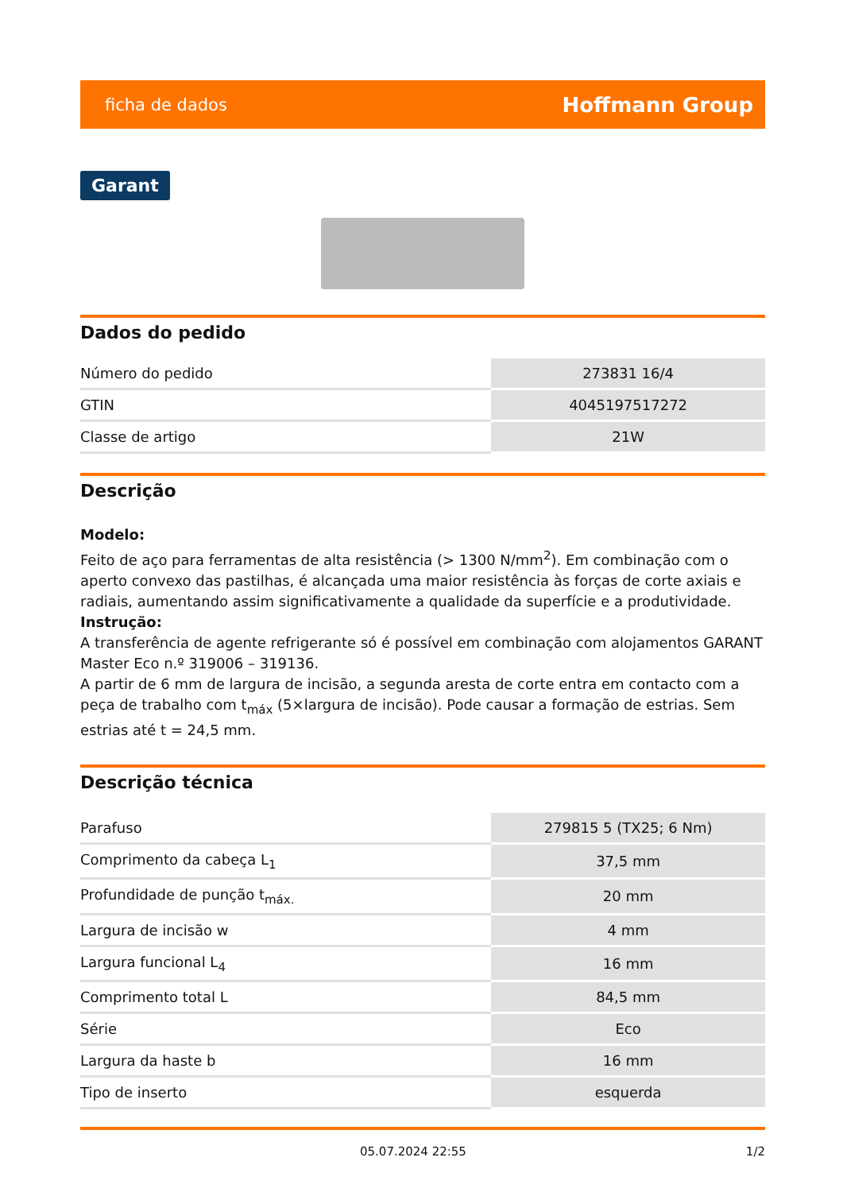ficha de dados Hoffmann Group
Garant
Dados do pedido
| Número do pedido | 273831 16/4 |
| GTIN | 4045197517272 |
| Classe de artigo | 21W |
Descrição
Modelo:
Feito de aço para ferramentas de alta resistência (> 1300 N/mm<sup>2</sup>). Em combinação com o aperto convexo das pastilhas, é alcançada uma maior resistência às forças de corte axiais e radiais, aumentando assim significativamente a qualidade da superfície e a produtividade.
Instrução:
A transferência de agente refrigerante só é possível em combinação com alojamentos GARANT Master Eco n.º 319006 – 319136.
A partir de 6 mm de largura de incisão, a segunda aresta de corte entra em contacto com a peça de trabalho com t<sub>máx</sub> (5×largura de incisão). Pode causar a formação de estrias. Sem estrias até t = 24,5 mm.
Descrição técnica
| Parafuso | 279815 5 (TX25; 6 Nm) |
| Comprimento da cabeça L<sub>1</sub> | 37,5 mm |
| Profundidade de punção t<sub>máx.</sub> | 20 mm |
| Largura de incisão w | 4 mm |
| Largura funcional L<sub>4</sub> | 16 mm |
| Comprimento total L | 84,5 mm |
| Série | Eco |
| Largura da haste b | 16 mm |
| Tipo de inserto | esquerda |
05.07.2024 22:55 1/2